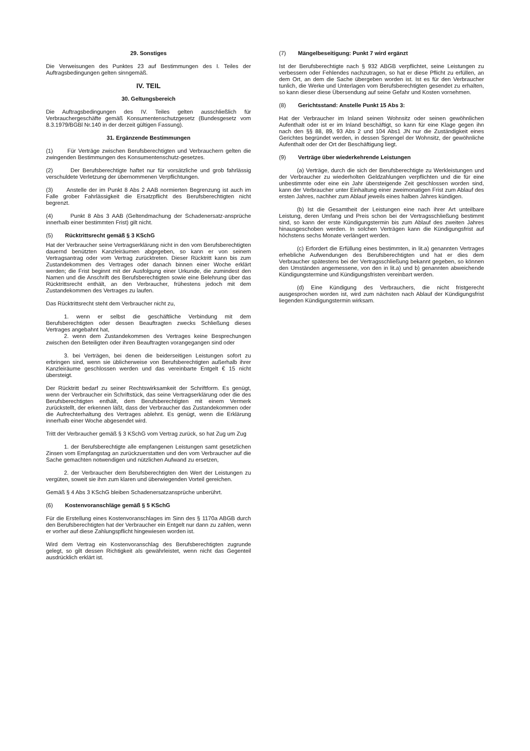29. Sonstiges
Die Verweisungen des Punktes 23 auf Bestimmungen des I. Teiles der Auftragsbedingungen gelten sinngemäß.
IV. TEIL
30. Geltungsbereich
Die Auftragsbedingungen des IV. Teiles gelten ausschließlich für Verbrauchergeschäfte gemäß Konsumentenschutzgesetz (Bundesgesetz vom 8.3.1979/BGBl Nr.140 in der derzeit gültigen Fassung).
31. Ergänzende Bestimmungen
(1) Für Verträge zwischen Berufsberechtigten und Verbrauchern gelten die zwingenden Bestimmungen des Konsumentenschutz-gesetzes.
(2) Der Berufsberechtigte haftet nur für vorsätzliche und grob fahrlässig verschuldete Verletzung der übernommenen Verpflichtungen.
(3) Anstelle der im Punkt 8 Abs 2 AAB normierten Begrenzung ist auch im Falle grober Fahrlässigkeit die Ersatzpflicht des Berufsberechtigten nicht begrenzt.
(4) Punkt 8 Abs 3 AAB (Geltendmachung der Schadenersatz-ansprüche innerhalb einer bestimmten Frist) gilt nicht.
(5) Rücktrittsrecht gemäß § 3 KSchG
Hat der Verbraucher seine Vertragserklärung nicht in den vom Berufsberechtigten dauernd benützten Kanzleiräumen abgegeben, so kann er von seinem Vertragsantrag oder vom Vertrag zurücktreten. Dieser Rücktritt kann bis zum Zustandekommen des Vertrages oder danach binnen einer Woche erklärt werden; die Frist beginnt mit der Ausfolgung einer Urkunde, die zumindest den Namen und die Anschrift des Berufsberechtigten sowie eine Belehrung über das Rücktrittsrecht enthält, an den Verbraucher, frühestens jedoch mit dem Zustandekommen des Vertrages zu laufen.
Das Rücktrittsrecht steht dem Verbraucher nicht zu,
1. wenn er selbst die geschäftliche Verbindung mit dem Berufsberechtigten oder dessen Beauftragten zwecks Schließung dieses Vertrages angebahnt hat,
2. wenn dem Zustandekommen des Vertrages keine Besprechungen zwischen den Beteiligten oder ihren Beauftragten vorangegangen sind oder
3. bei Verträgen, bei denen die beiderseitigen Leistungen sofort zu erbringen sind, wenn sie üblicherweise von Berufsberechtigten außerhalb ihrer Kanzleiräume geschlossen werden und das vereinbarte Entgelt € 15 nicht übersteigt.
Der Rücktritt bedarf zu seiner Rechtswirksamkeit der Schriftform. Es genügt, wenn der Verbraucher ein Schriftstück, das seine Vertragserklärung oder die des Berufsberechtigten enthält, dem Berufsberechtigten mit einem Vermerk zurückstellt, der erkennen läßt, dass der Verbraucher das Zustandekommen oder die Aufrechterhaltung des Vertrages ablehnt. Es genügt, wenn die Erklärung innerhalb einer Woche abgesendet wird.
Tritt der Verbraucher gemäß § 3 KSchG vom Vertrag zurück, so hat Zug um Zug
1. der Berufsberechtigte alle empfangenen Leistungen samt gesetzlichen Zinsen vom Empfangstag an zurückzuerstatten und den vom Verbraucher auf die Sache gemachten notwendigen und nützlichen Aufwand zu ersetzen,
2. der Verbraucher dem Berufsberechtigten den Wert der Leistungen zu vergüten, soweit sie ihm zum klaren und überwiegenden Vorteil gereichen.
Gemäß § 4 Abs 3 KSchG bleiben Schadenersatzansprüche unberührt.
(6) Kostenvoranschläge gemäß § 5 KSchG
Für die Erstellung eines Kostenvoranschlages im Sinn des § 1170a ABGB durch den Berufsberechtigten hat der Verbraucher ein Entgelt nur dann zu zahlen, wenn er vorher auf diese Zahlungspflicht hingewiesen worden ist.
Wird dem Vertrag ein Kostenvoranschlag des Berufsberechtigten zugrunde gelegt, so gilt dessen Richtigkeit als gewährleistet, wenn nicht das Gegenteil ausdrücklich erklärt ist.
(7) Mängelbeseitigung: Punkt 7 wird ergänzt
Ist der Berufsberechtigte nach § 932 ABGB verpflichtet, seine Leistungen zu verbessern oder Fehlendes nachzutragen, so hat er diese Pflicht zu erfüllen, an dem Ort, an dem die Sache übergeben worden ist. Ist es für den Verbraucher tunlich, die Werke und Unterlagen vom Berufsberechtigten gesendet zu erhalten, so kann dieser diese Übersendung auf seine Gefahr und Kosten vornehmen.
(8) Gerichtsstand: Anstelle Punkt 15 Abs 3:
Hat der Verbraucher im Inland seinen Wohnsitz oder seinen gewöhnlichen Aufenthalt oder ist er im Inland beschäftigt, so kann für eine Klage gegen ihn nach den §§ 88, 89, 93 Abs 2 und 104 Abs1 JN nur die Zuständigkeit eines Gerichtes begründet werden, in dessen Sprengel der Wohnsitz, der gewöhnliche Aufenthalt oder der Ort der Beschäftigung liegt.
(9) Verträge über wiederkehrende Leistungen
(a) Verträge, durch die sich der Berufsberechtigte zu Werkleistungen und der Verbraucher zu wiederholten Geldzahlungen verpflichten und die für eine unbestimmte oder eine ein Jahr übersteigende Zeit geschlossen worden sind, kann der Verbraucher unter Einhaltung einer zweimonatigen Frist zum Ablauf des ersten Jahres, nachher zum Ablauf jeweils eines halben Jahres kündigen.
(b) Ist die Gesamtheit der Leistungen eine nach ihrer Art unteilbare Leistung, deren Umfang und Preis schon bei der Vertragsschließung bestimmt sind, so kann der erste Kündigungstermin bis zum Ablauf des zweiten Jahres hinausgeschoben werden. In solchen Verträgen kann die Kündigungsfrist auf höchstens sechs Monate verlängert werden.
(c) Erfordert die Erfüllung eines bestimmten, in lit.a) genannten Vertrages erhebliche Aufwendungen des Berufsberechtigten und hat er dies dem Verbraucher spätestens bei der Vertragsschließung bekannt gegeben, so können den Umständen angemessene, von den in lit.a) und b) genannten abweichende Kündigungstermine und Kündigungsfristen vereinbart werden.
(d) Eine Kündigung des Verbrauchers, die nicht fristgerecht ausgesprochen worden ist, wird zum nächsten nach Ablauf der Kündigungsfrist liegenden Kündigungstermin wirksam.